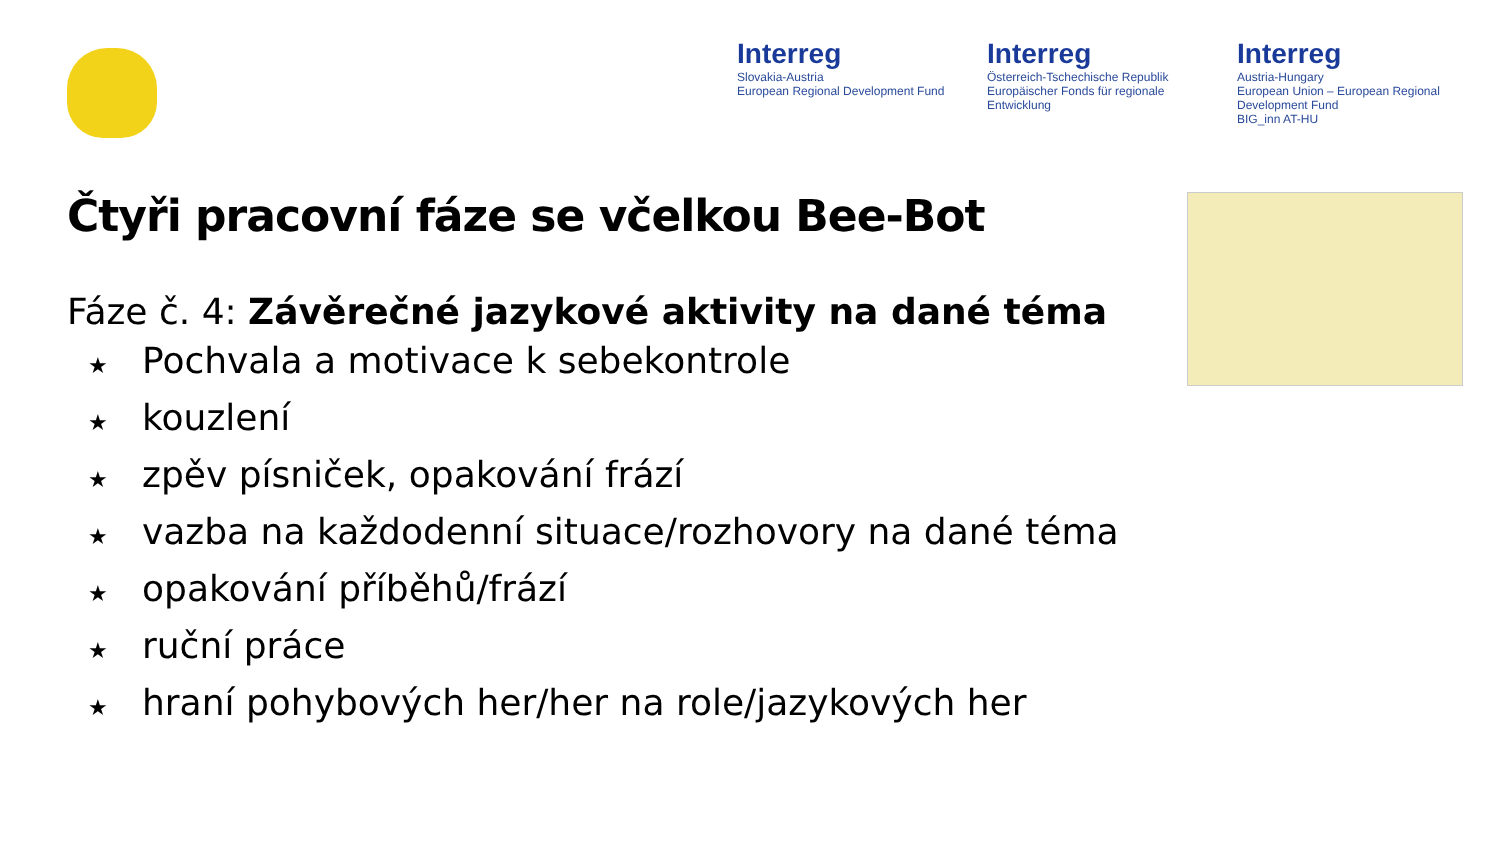Interreg
Slovakia-Austria
European Regional Development Fund
Interreg
Österreich-Tschechische Republik
Europäischer Fonds für regionale Entwicklung
Interreg
Austria-Hungary
European Union – European Regional Development Fund
BIG_inn AT-HU
Čtyři pracovní fáze se včelkou Bee-Bot
Fáze č. 4: Závěrečné jazykové aktivity na dané téma
★ Pochvala a motivace k sebekontrole
★ kouzlení
★ zpěv písniček, opakování frází
★ vazba na každodenní situace/rozhovory na dané téma
★ opakování příběhů/frází
★ ruční práce
★ hraní pohybových her/her na role/jazykových her